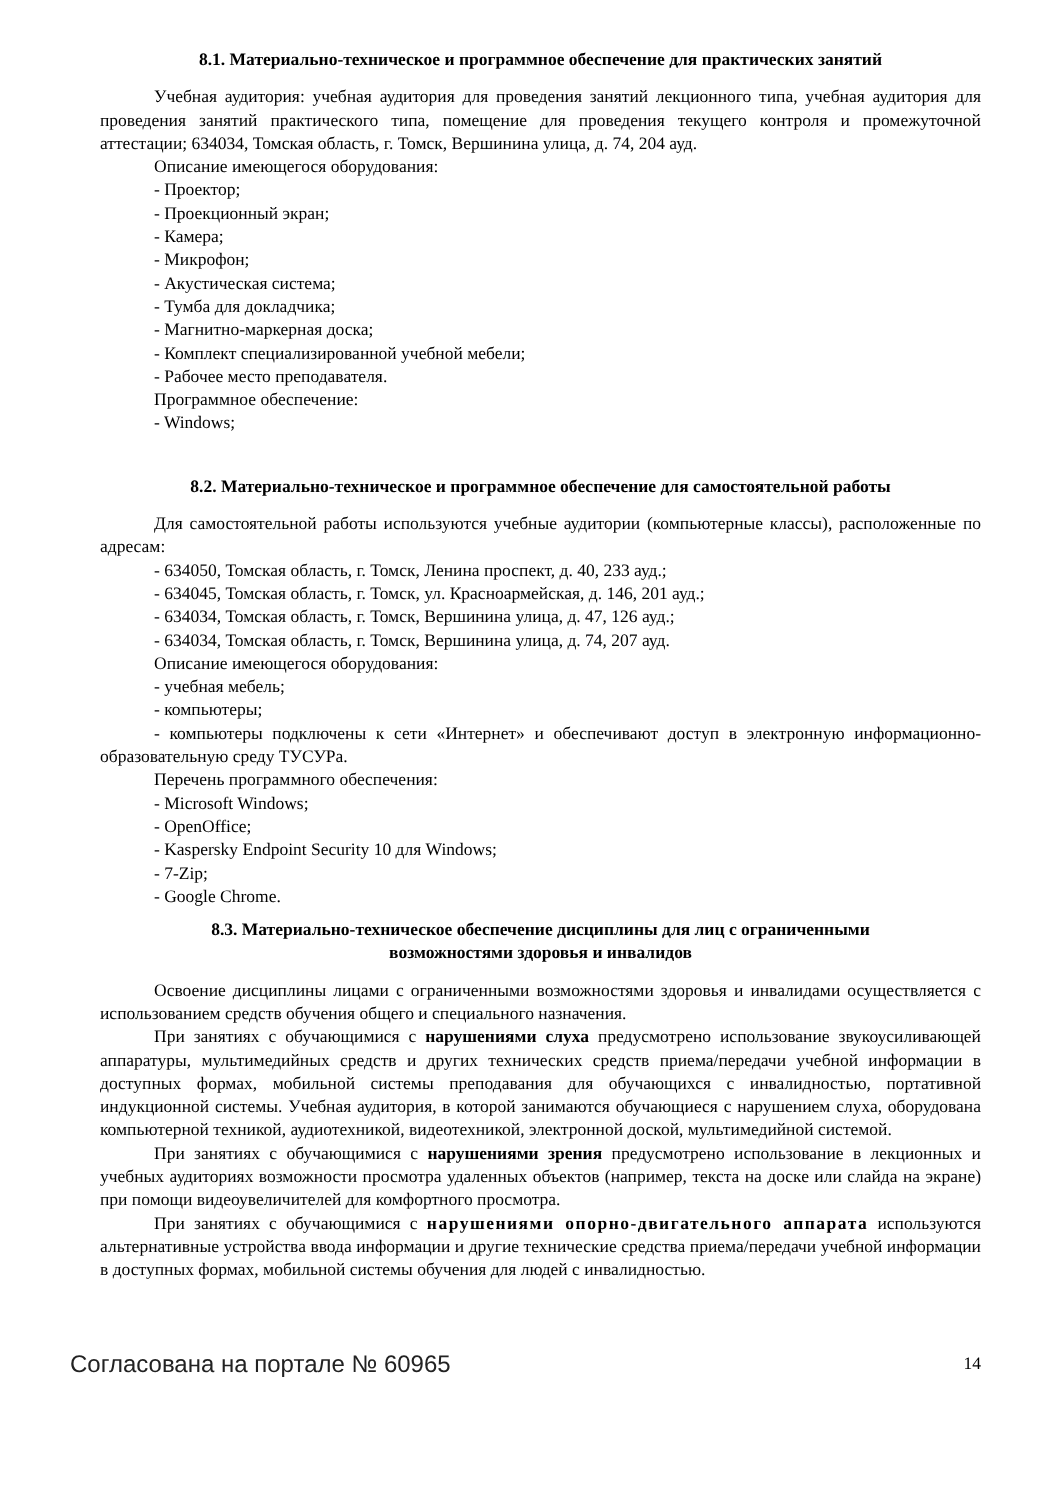8.1. Материально-техническое и программное обеспечение для практических занятий
Учебная аудитория: учебная аудитория для проведения занятий лекционного типа, учебная аудитория для проведения занятий практического типа, помещение для проведения текущего контроля и промежуточной аттестации; 634034, Томская область, г. Томск, Вершинина улица, д. 74, 204 ауд.
Описание имеющегося оборудования:
- Проектор;
- Проекционный экран;
- Камера;
- Микрофон;
- Акустическая система;
- Тумба для докладчика;
- Магнитно-маркерная доска;
- Комплект специализированной учебной мебели;
- Рабочее место преподавателя.
Программное обеспечение:
- Windows;
8.2. Материально-техническое и программное обеспечение для самостоятельной работы
Для самостоятельной работы используются учебные аудитории (компьютерные классы), расположенные по адресам:
- 634050, Томская область, г. Томск, Ленина проспект, д. 40, 233 ауд.;
- 634045, Томская область, г. Томск, ул. Красноармейская, д. 146, 201 ауд.;
- 634034, Томская область, г. Томск, Вершинина улица, д. 47, 126 ауд.;
- 634034, Томская область, г. Томск, Вершинина улица, д. 74, 207 ауд.
Описание имеющегося оборудования:
- учебная мебель;
- компьютеры;
- компьютеры подключены к сети «Интернет» и обеспечивают доступ в электронную информационно-образовательную среду ТУСУРа.
Перечень программного обеспечения:
- Microsoft Windows;
- OpenOffice;
- Kaspersky Endpoint Security 10 для Windows;
- 7-Zip;
- Google Chrome.
8.3. Материально-техническое обеспечение дисциплины для лиц с ограниченными
возможностями здоровья и инвалидов
Освоение дисциплины лицами с ограниченными возможностями здоровья и инвалидами осуществляется с использованием средств обучения общего и специального назначения.
При занятиях с обучающимися с нарушениями слуха предусмотрено использование звукоусиливающей аппаратуры, мультимедийных средств и других технических средств приема/передачи учебной информации в доступных формах, мобильной системы преподавания для обучающихся с инвалидностью, портативной индукционной системы. Учебная аудитория, в которой занимаются обучающиеся с нарушением слуха, оборудована компьютерной техникой, аудиотехникой, видеотехникой, электронной доской, мультимедийной системой.
При занятиях с обучающимися с нарушениями зрения предусмотрено использование в лекционных и учебных аудиториях возможности просмотра удаленных объектов (например, текста на доске или слайда на экране) при помощи видеоувеличителей для комфортного просмотра.
При занятиях с обучающимися с нарушениями опорно-двигательного аппарата используются альтернативные устройства ввода информации и другие технические средства приема/передачи учебной информации в доступных формах, мобильной системы обучения для людей с инвалидностью.
Согласована на портале № 60965 14